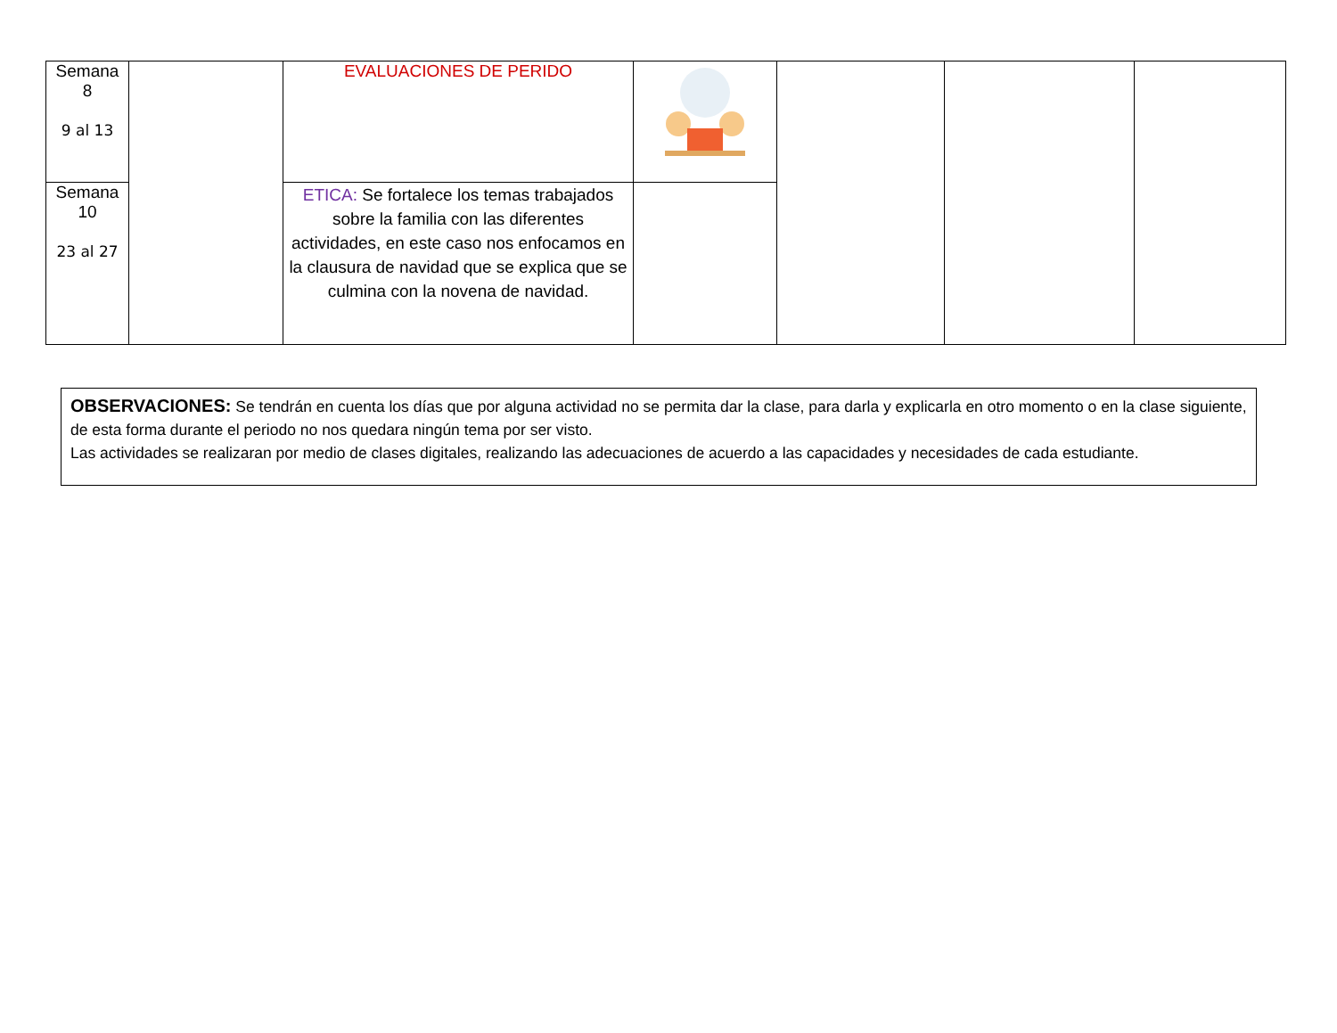| Semana 8 9 al 13 | | EVALUACIONES DE PERIDO | | | | |
| Semana 10 23 al 27 | | ETICA: Se fortalece los temas trabajados sobre la familia con las diferentes actividades, en este caso nos enfocamos en la clausura de navidad que se explica que se culmina con la novena de navidad. | | | | |
OBSERVACIONES: Se tendrán en cuenta los días que por alguna actividad no se permita dar la clase, para darla y explicarla en otro momento o en la clase siguiente, de esta forma durante el periodo no nos quedara ningún tema por ser visto.
Las actividades se realizaran por medio de clases digitales, realizando las adecuaciones de acuerdo a las capacidades y necesidades de cada estudiante.